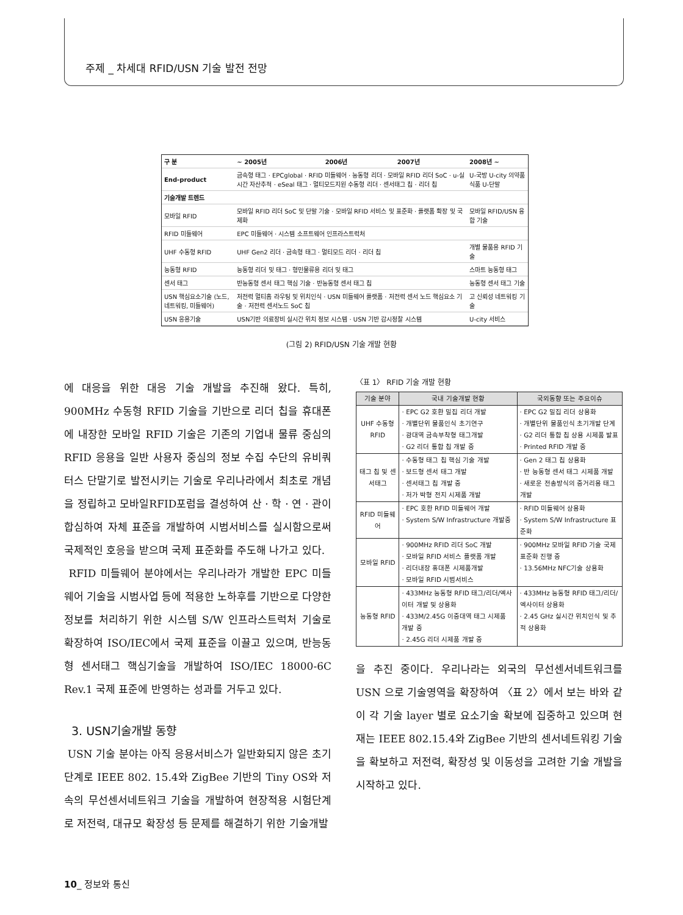주제 _ 차세대 RFID/USN 기술 발전 전망
| 구 분 | ~ 2005년 | 2006년 | 2007년 | 2008년 ~ |
| End-product | 금속형 태그 · EPCglobal · RFID 미들웨어 · 능동형 리더 · 모바일 RFID 리더 SoC · u-실시간 자산추적 · eSeal 태그 · 멀티모드지원 수동형 리더 · 센서태그 칩 · 리더 칩 | | | U-국방 U-city 의약품 식품 U-단말 |
| 기술개발 트렌드 | | | | |
| 모바일 RFID | 모바일 RFID 리더 SoC 및 단말 기술 · 모바일 RFID 서비스 및 표준화 · 플랫폼 확장 및 국제화 | | | 모바일 RFID/USN 융합 기술 |
| RFID 미들웨어 | EPC 미들웨어 · 시스템 소프트웨어 인프라스트럭처 | | | |
| UHF 수동형 RFID | UHF Gen2 리더 · 금속형 태그 · 멀티모드 리더 · 리더 칩 | | | 개별 물품용 RFID 기술 |
| 능동형 RFID | 능동형 리더 및 태그 · 형민물류용 리더 및 태그 | | | 스마트 능동형 태그 |
| 센서 태그 | 반능동형 센서 태그 핵심 기술 · 반능동형 센서 태그 칩 | | | 능동형 센서 태그 기술 |
| USN 핵심요소기술 (노드, 네트워킹, 미들웨어) | 저전력 멀티홉 라우팅 및 위치인식 · USN 미들웨어 플랫폼 · 저전력 센서 노드 핵심요소 기술 · 저전력 센서노드 SoC 칩 | | | 고 신뢰성 네트워킹 기술 |
| USN 응용기술 | USN기반 의료장비 실시간 위치 정보 시스템 · USN 기반 감시정찰 시스템 | | | U-city 서비스 |
(그림 2) RFID/USN 기술 개발 현황
에 대응을 위한 대응 기술 개발을 추진해 왔다. 특히, 900MHz 수동형 RFID 기술을 기반으로 리더 칩을 휴대폰에 내장한 모바일 RFID 기술은 기존의 기업내 물류 중심의 RFID 응용을 일반 사용자 중심의 정보 수집 수단의 유비쿼터스 단말기로 발전시키는 기술로 우리나라에서 최초로 개념을 정립하고 모바일RFID포럼을 결성하여 산 · 학 · 연 · 관이 합심하여 자체 표준을 개발하여 시범서비스를 실시함으로써 국제적인 호응을 받으며 국제 표준화를 주도해 나가고 있다.
RFID 미들웨어 분야에서는 우리나라가 개발한 EPC 미들웨어 기술을 시범사업 등에 적용한 노하후를 기반으로 다양한 정보를 처리하기 위한 시스템 S/W 인프라스트럭처 기술로 확장하여 ISO/IEC에서 국제 표준을 이끌고 있으며, 반능동형 센서태그 핵심기술을 개발하여 ISO/IEC 18000-6C Rev.1 국제 표준에 반영하는 성과를 거두고 있다.
3. USN기술개발 동향
USN 기술 분야는 아직 응용서비스가 일반화되지 않은 초기단계로 IEEE 802. 15.4와 ZigBee 기반의 Tiny OS와 저속의 무선센서네트워크 기술을 개발하여 현장적용 시험단계로 저전력, 대규모 확장성 등 문제를 해결하기 위한 기술개발
〈표 1〉 RFID 기술 개발 현황
| 기술 분야 | 국내 기술개발 현황 | 국외동향 또는 주요이슈 |
| --- | --- | --- |
| UHF 수동형 RFID | · EPC G2 호환 밀집 리더 개발 · 개별단위 물품인식 초기연구 · 광대역 금속부착형 태그개발 · G2 리더 통합 칩 개발 중 | · EPC G2 밀집 리더 상용화 · 개별단위 물품인식 초기개발 단계 · G2 리더 통합 칩 상용 시제품 발표 · Printed RFID 개발 중 |
| 태그 칩 및 센서태그 | · 수동형 태그 칩 핵심 기술 개발 · 보드형 센서 태그 개발 · 센서태그 칩 개발 중 · 저가 박형 전지 시제품 개발 | · Gen 2 태그 칩 상용화 · 반 능동형 센서 태그 시제품 개발 · 새로운 전송방식의 중거리용 태그 개발 |
| RFID 미들웨어 | · EPC 호환 RFID 미들웨어 개발 · System S/W Infrastructure 개발중 | · RFID 미들웨어 상용화 · System S/W Infrastructure 표준화 |
| 모바일 RFID | · 900MHz RFID 리더 SoC 개발 · 모바일 RFID 서비스 플랫폼 개발 · 리더내장 휴대폰 시제품개발 · 모바일 RFID 시범서비스 | · 900MHz 모바일 RFID 기술 국제 표준화 진행 중 · 13.56MHz NFC기술 상용화 |
| 능동형 RFID | · 433MHz 능동형 RFID 태그/리더/엑사이터 개발 및 상용화 · 433M/2.45G 이중대역 태그 시제품 개발 중 · 2.45G 리더 시제품 개발 중 | · 433MHz 능동형 RFID 태그/리더/엑사이터 상용화 · 2.45 GHz 실시간 위치인식 및 추적 상용화 |
을 추진 중이다. 우리나라는 외국의 무선센서네트워크를 USN 으로 기술영역을 확장하여 〈표 2〉에서 보는 바와 같이 각 기술 layer 별로 요소기술 확보에 집중하고 있으며 현재는 IEEE 802.15.4와 ZigBee 기반의 센서네트워킹 기술을 확보하고 저전력, 확장성 및 이동성을 고려한 기술 개발을 시작하고 있다.
10_ 정보와 통신